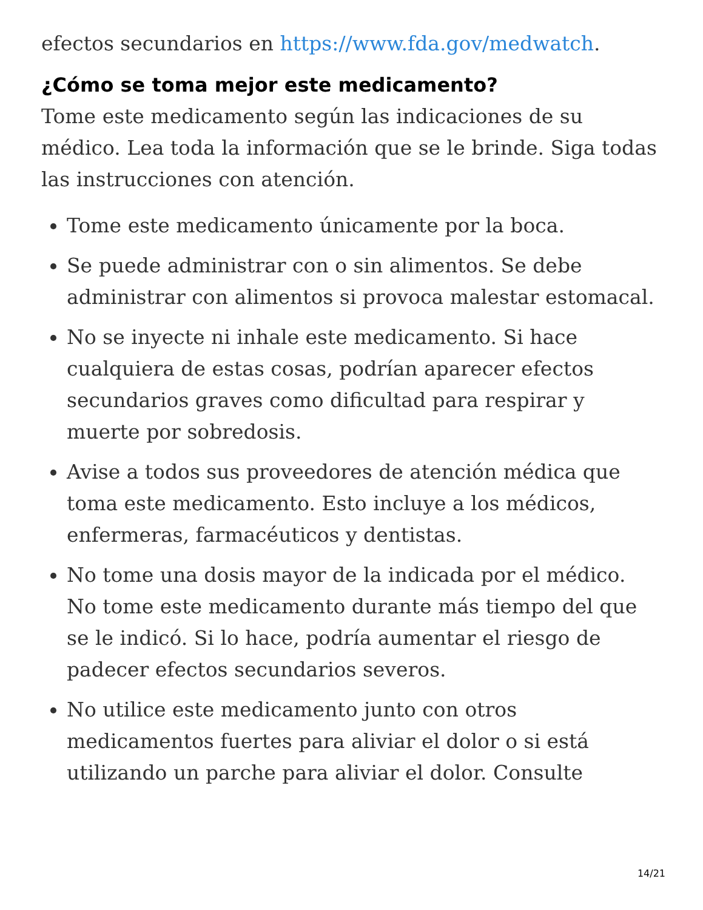efectos secundarios en https://www.fda.gov/medwatch.
¿Cómo se toma mejor este medicamento?
Tome este medicamento según las indicaciones de su médico. Lea toda la información que se le brinde. Siga todas las instrucciones con atención.
Tome este medicamento únicamente por la boca.
Se puede administrar con o sin alimentos. Se debe administrar con alimentos si provoca malestar estomacal.
No se inyecte ni inhale este medicamento. Si hace cualquiera de estas cosas, podrían aparecer efectos secundarios graves como dificultad para respirar y muerte por sobredosis.
Avise a todos sus proveedores de atención médica que toma este medicamento. Esto incluye a los médicos, enfermeras, farmacéuticos y dentistas.
No tome una dosis mayor de la indicada por el médico. No tome este medicamento durante más tiempo del que se le indicó. Si lo hace, podría aumentar el riesgo de padecer efectos secundarios severos.
No utilice este medicamento junto con otros medicamentos fuertes para aliviar el dolor o si está utilizando un parche para aliviar el dolor. Consulte
14/21